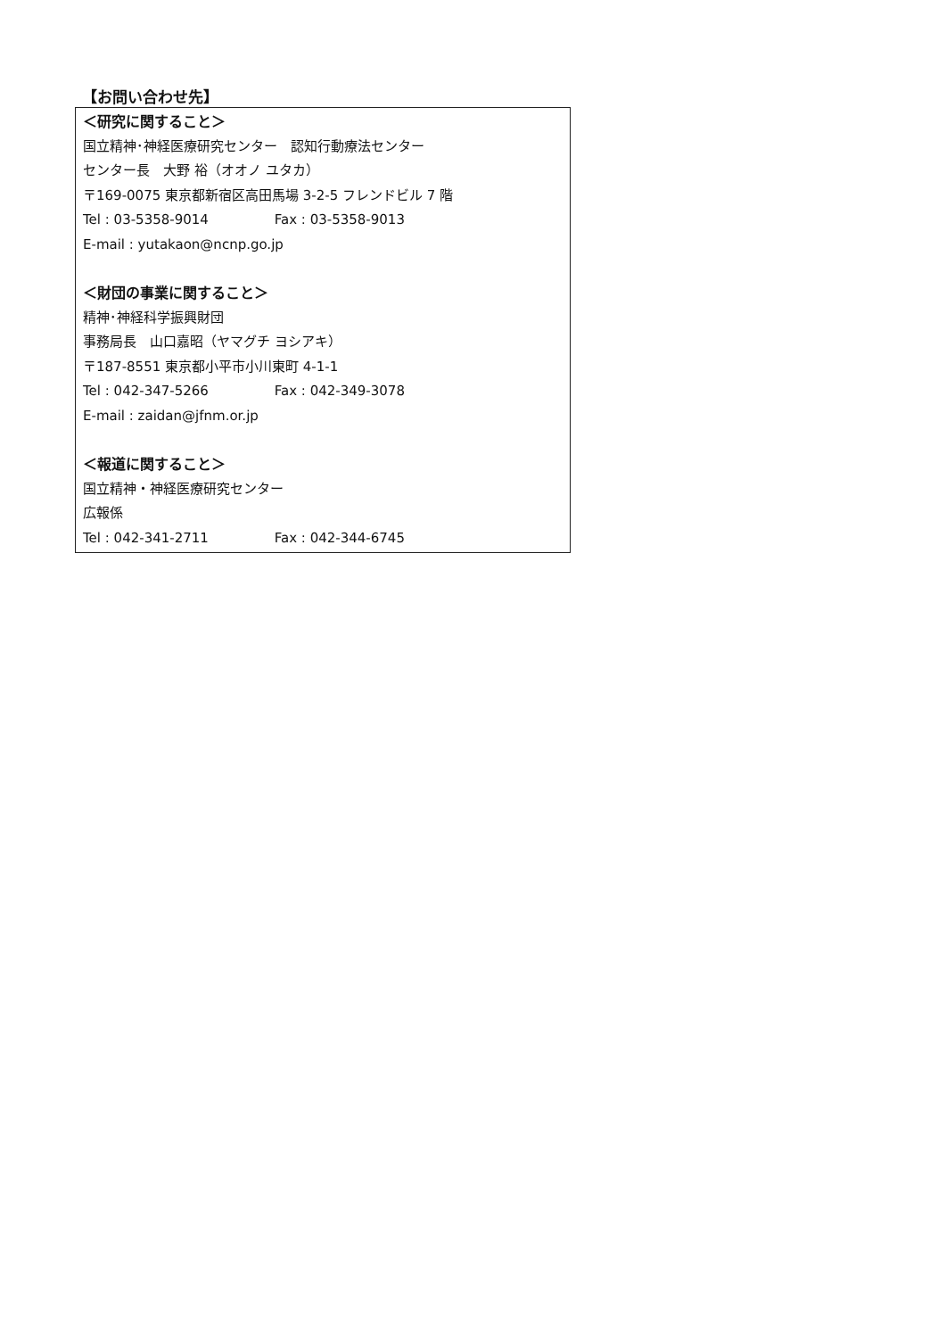【お問い合わせ先】
＜研究に関すること＞
国立精神･神経医療研究センター　認知行動療法センター
センター長　大野 裕（オオノ ユタカ）
〒169-0075 東京都新宿区高田馬場 3-2-5 フレンドビル 7 階
Tel : 03-5358-9014 Fax : 03-5358-9013
E-mail : yutakaon@ncnp.go.jp
＜財団の事業に関すること＞
精神･神経科学振興財団
事務局長　山口嘉昭（ヤマグチ ヨシアキ）
〒187-8551 東京都小平市小川東町 4-1-1
Tel : 042-347-5266 Fax : 042-349-3078
E-mail : zaidan@jfnm.or.jp
＜報道に関すること＞
国立精神・神経医療研究センター
広報係
Tel : 042-341-2711 Fax : 042-344-6745